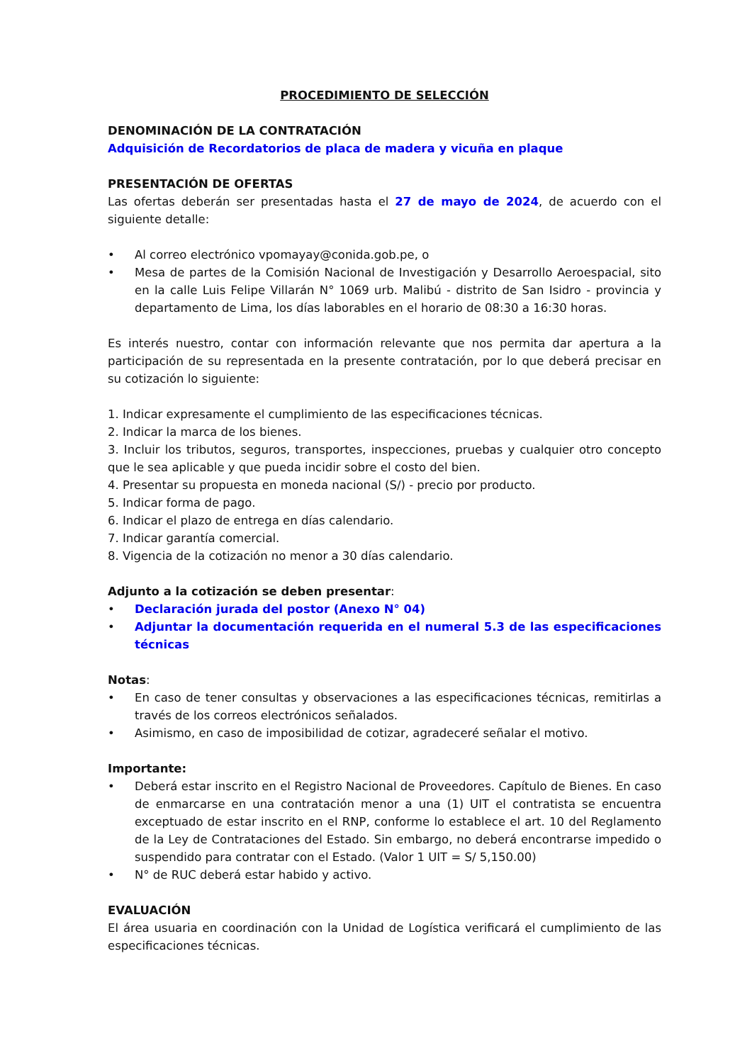PROCEDIMIENTO DE SELECCIÓN
DENOMINACIÓN DE LA CONTRATACIÓN
Adquisición de Recordatorios de placa de madera y vicuña en plaque
PRESENTACIÓN DE OFERTAS
Las ofertas deberán ser presentadas hasta el 27 de mayo de 2024, de acuerdo con el siguiente detalle:
• Al correo electrónico vpomayay@conida.gob.pe, o
• Mesa de partes de la Comisión Nacional de Investigación y Desarrollo Aeroespacial, sito en la calle Luis Felipe Villarán N° 1069 urb. Malibú - distrito de San Isidro - provincia y departamento de Lima, los días laborables en el horario de 08:30 a 16:30 horas.
Es interés nuestro, contar con información relevante que nos permita dar apertura a la participación de su representada en la presente contratación, por lo que deberá precisar en su cotización lo siguiente:
1. Indicar expresamente el cumplimiento de las especificaciones técnicas.
2. Indicar la marca de los bienes.
3. Incluir los tributos, seguros, transportes, inspecciones, pruebas y cualquier otro concepto que le sea aplicable y que pueda incidir sobre el costo del bien.
4. Presentar su propuesta en moneda nacional (S/) - precio por producto.
5. Indicar forma de pago.
6. Indicar el plazo de entrega en días calendario.
7. Indicar garantía comercial.
8. Vigencia de la cotización no menor a 30 días calendario.
Adjunto a la cotización se deben presentar:
• Declaración jurada del postor (Anexo N° 04)
• Adjuntar la documentación requerida en el numeral 5.3 de las especificaciones técnicas
Notas:
• En caso de tener consultas y observaciones a las especificaciones técnicas, remitirlas a través de los correos electrónicos señalados.
• Asimismo, en caso de imposibilidad de cotizar, agradeceré señalar el motivo.
Importante:
• Deberá estar inscrito en el Registro Nacional de Proveedores. Capítulo de Bienes. En caso de enmarcarse en una contratación menor a una (1) UIT el contratista se encuentra exceptuado de estar inscrito en el RNP, conforme lo establece el art. 10 del Reglamento de la Ley de Contrataciones del Estado. Sin embargo, no deberá encontrarse impedido o suspendido para contratar con el Estado. (Valor 1 UIT = S/ 5,150.00)
• N° de RUC deberá estar habido y activo.
EVALUACIÓN
El área usuaria en coordinación con la Unidad de Logística verificará el cumplimiento de las especificaciones técnicas.